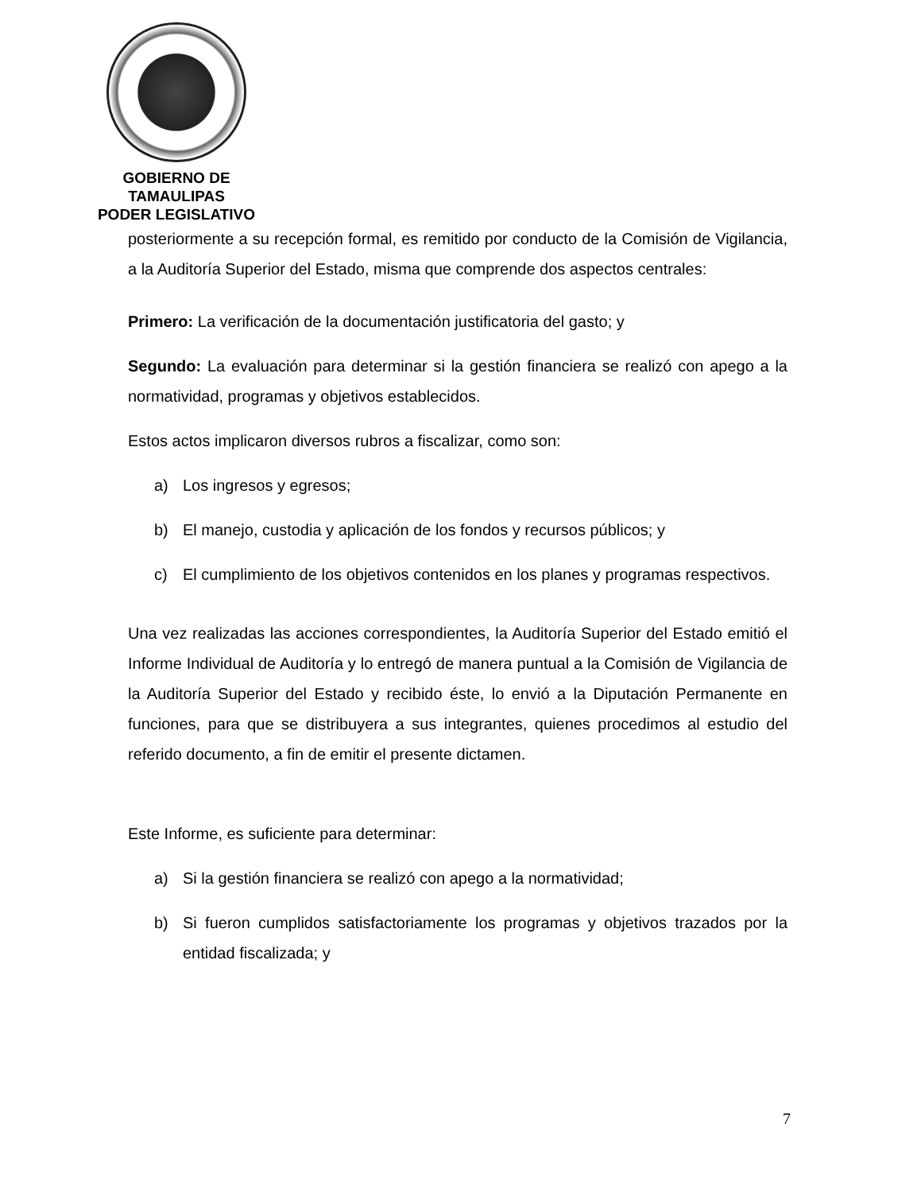GOBIERNO DE TAMAULIPAS
PODER LEGISLATIVO
posteriormente a su recepción formal, es remitido por conducto de la Comisión de Vigilancia, a la Auditoría Superior del Estado, misma que comprende dos aspectos centrales:
Primero: La verificación de la documentación justificatoria del gasto; y
Segundo: La evaluación para determinar si la gestión financiera se realizó con apego a la normatividad, programas y objetivos establecidos.
Estos actos implicaron diversos rubros a fiscalizar, como son:
a) Los ingresos y egresos;
b) El manejo, custodia y aplicación de los fondos y recursos públicos; y
c) El cumplimiento de los objetivos contenidos en los planes y programas respectivos.
Una vez realizadas las acciones correspondientes, la Auditoría Superior del Estado emitió el Informe Individual de Auditoría y lo entregó de manera puntual a la Comisión de Vigilancia de la Auditoría Superior del Estado y recibido éste, lo envió a la Diputación Permanente en funciones, para que se distribuyera a sus integrantes, quienes procedimos al estudio del referido documento, a fin de emitir el presente dictamen.
Este Informe, es suficiente para determinar:
a) Si la gestión financiera se realizó con apego a la normatividad;
b) Si fueron cumplidos satisfactoriamente los programas y objetivos trazados por la entidad fiscalizada; y
7